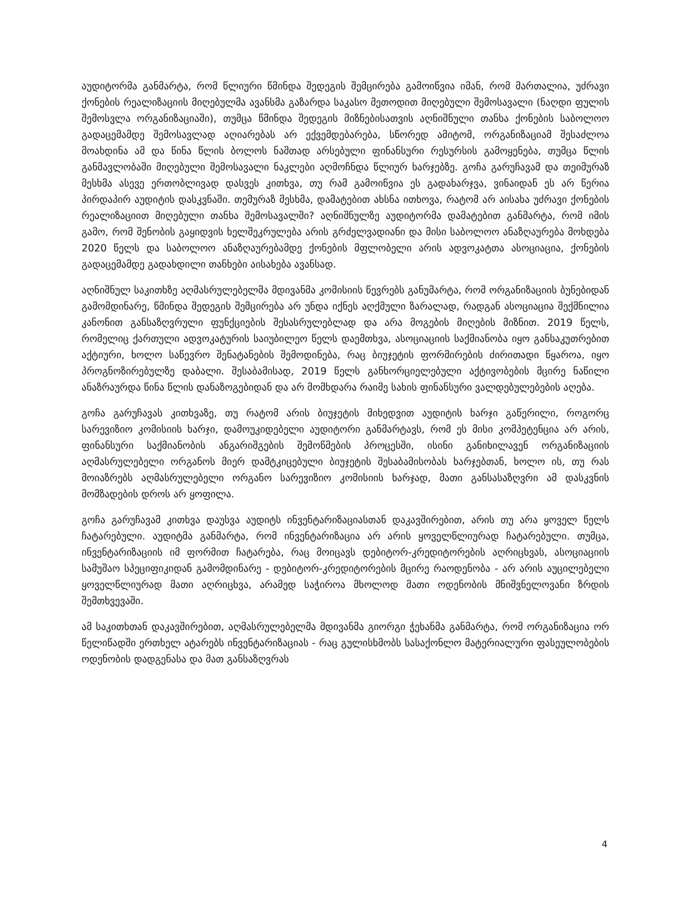აუდიტორმა განმარტა, რომ წლიური წმინდა შედეგის შემცირება გამოიწვია იმან, რომ მართალია, უძრავი ქონების რეალიზაციის მიღებულმა ავანსმა გაზარდა საკასო მეთოდით მიღებული შემოსავალი (ნაღდი ფულის შემოსვლა ორგანიზაციაში), თუმცა წმინდა შედეგის მიზნებისათვის აღნიშნული თანხა ქონების საბოლოო გადაცემამდე შემოსავლად აღიარებას არ ექვემდებარება, სწორედ ამიტომ, ორგანიზაციამ შესაძლოა მოახდინა ამ და წინა წლის ბოლოს ნაშთად არსებული ფინანსური რესურსის გამოყენება, თუმცა წლის განმავლობაში მიღებული შემოსავალი ნაკლები აღმოჩნდა წლიურ ხარჯებზე. გოჩა გარუჩავამ და თეიმურაზ მესხმა ასევე ერთობლივად დასვეს კითხვა, თუ რამ გამოიწვია ეს გადახარჯვა, ვინაიდან ეს არ წერია პირდაპირ აუდიტის დასკვნაში. თემურაზ მესხმა, დამატებით ახსნა ითხოვა, რატომ არ აისახა უძრავი ქონების რეალიზაციით მიღებული თანხა შემოსავალში? აღნიშნულზე აუდიტორმა დამატებით განმარტა, რომ იმის გამო, რომ შენობის გაყიდვის ხელშეკრულება არის გრძელვადიანი და მისი საბოლოო ანაზღაურება მოხდება 2020 წელს და საბოლოო ანაზღაურებამდე ქონების მფლობელი არის ადვოკატთა ასოციაცია, ქონების გადაცემამდე გადახდილი თანხები აისახება ავანსად.
აღნიშნულ საკითხზე აღმასრულებელმა მდივანმა კომისიის წევრებს განუმარტა, რომ ორგანიზაციის ბუნებიდან გამომდინარე, წმინდა შედეგის შემცირება არ უნდა იქნეს აღქმული ზარალად, რადგან ასოციაცია შექმნილია კანონით განსაზღვრული ფუნქციების შესასრულებლად და არა მოგების მიღების მიზნით. 2019 წელს, რომელიც ქართული ადვოკატურის საიუბილეო წელს დაემთხვა, ასოციაციის საქმიანობა იყო განსაკუთრებით აქტიური, ხოლო საწევრო შენატანების შემოდინება, რაც ბიუჯეტის ფორმირების ძირითადი წყაროა, იყო პროგნოზირებულზე დაბალი. შესაბამისად, 2019 წელს განხორციელებული აქტივობების მცირე ნაწილი ანაზრაურდა წინა წლის დანაზოგებიდან და არ მომხდარა რაიმე სახის ფინანსური ვალდებულებების აღება.
გოჩა გარუჩავას კითხვაზე, თუ რატომ არის ბიუჯეტის მიხედვით აუდიტის ხარჯი გაწერილი, როგორც სარევიზიო კომისიის ხარჯი, დამოუკიდებელი აუდიტორი განმარტავს, რომ ეს მისი კომპეტენცია არ არის, ფინანსური საქმიანობის ანგარიშგების შემოწმების პროცესში, ისინი განიხილავენ ორგანიზაციის აღმასრულებელი ორგანოს მიერ დამტკიცებული ბიუჯეტის შესაბამისობას ხარჯებთან, ხოლო ის, თუ რას მოიაზრებს აღმასრულებელი ორგანო სარევიზიო კომისიის ხარჯად, მათი განსასაზღვრი ამ დასკვნის მომზადების დროს არ ყოფილა.
გოჩა გარუჩავამ კითხვა დაუსვა აუდიტს ინვენტარიზაციასთან დაკავშირებით, არის თუ არა ყოველ წელს ჩატარებული. აუდიტმა განმარტა, რომ ინვენტარიზაცია არ არის ყოველწლიურად ჩატარებული. თუმცა, ინვენტარიზაციის იმ ფორმით ჩატარება, რაც მოიცავს დებიტორ-კრედიტორების აღრიცხვას, ასოციაციის სამუშაო სპეციფიკიდან გამომდინარე - დებიტორ-კრედიტორების მცირე რაოდენობა - არ არის აუცილებელი ყოველწლიურად მათი აღრიცხვა, არამედ საჭიროა მხოლოდ მათი ოდენობის მნიშვნელოვანი ზრდის შემთხვევაში.
ამ საკითხთან დაკავშირებით, აღმასრულებელმა მდივანმა გიორგი ჭეხანმა განმარტა, რომ ორგანიზაცია ორ წელიწადში ერთხელ ატარებს ინვენტარიზაციას - რაც გულისხმობს სასაქონლო მატერიალური ფასეულობების ოდენობის დადგენასა და მათ განსაზღვრას
4